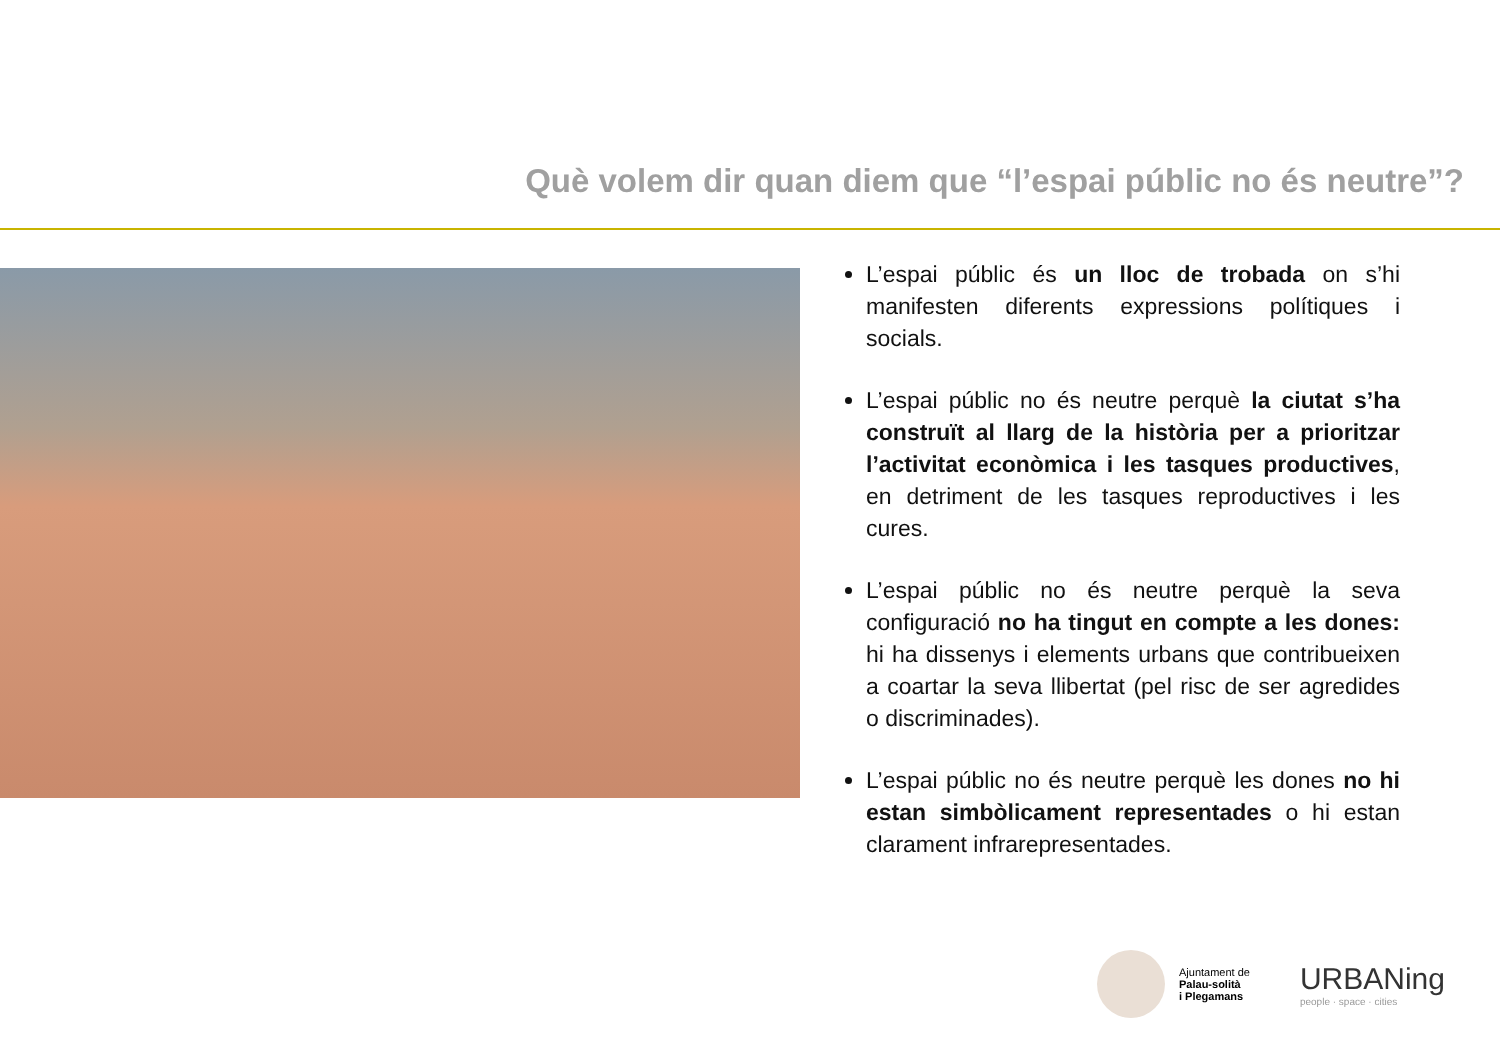Què volem dir quan diem que “l’espai públic no és neutre”?
L’espai públic és un lloc de trobada on s’hi manifesten diferents expressions polítiques i socials.
L’espai públic no és neutre perquè la ciutat s’ha construït al llarg de la història per a prioritzar l’activitat econòmica i les tasques productives, en detriment de les tasques reproductives i les cures.
L’espai públic no és neutre perquè la seva configuració no ha tingut en compte a les dones: hi ha dissenys i elements urbans que contribueixen a coartar la seva llibertat (pel risc de ser agredides o discriminades).
L’espai públic no és neutre perquè les dones no hi estan simbòlicament representades o hi estan clarament infrarepresentades.
Ajuntament de
Palau-solità
i Plegamans
URBANing
people · space · cities